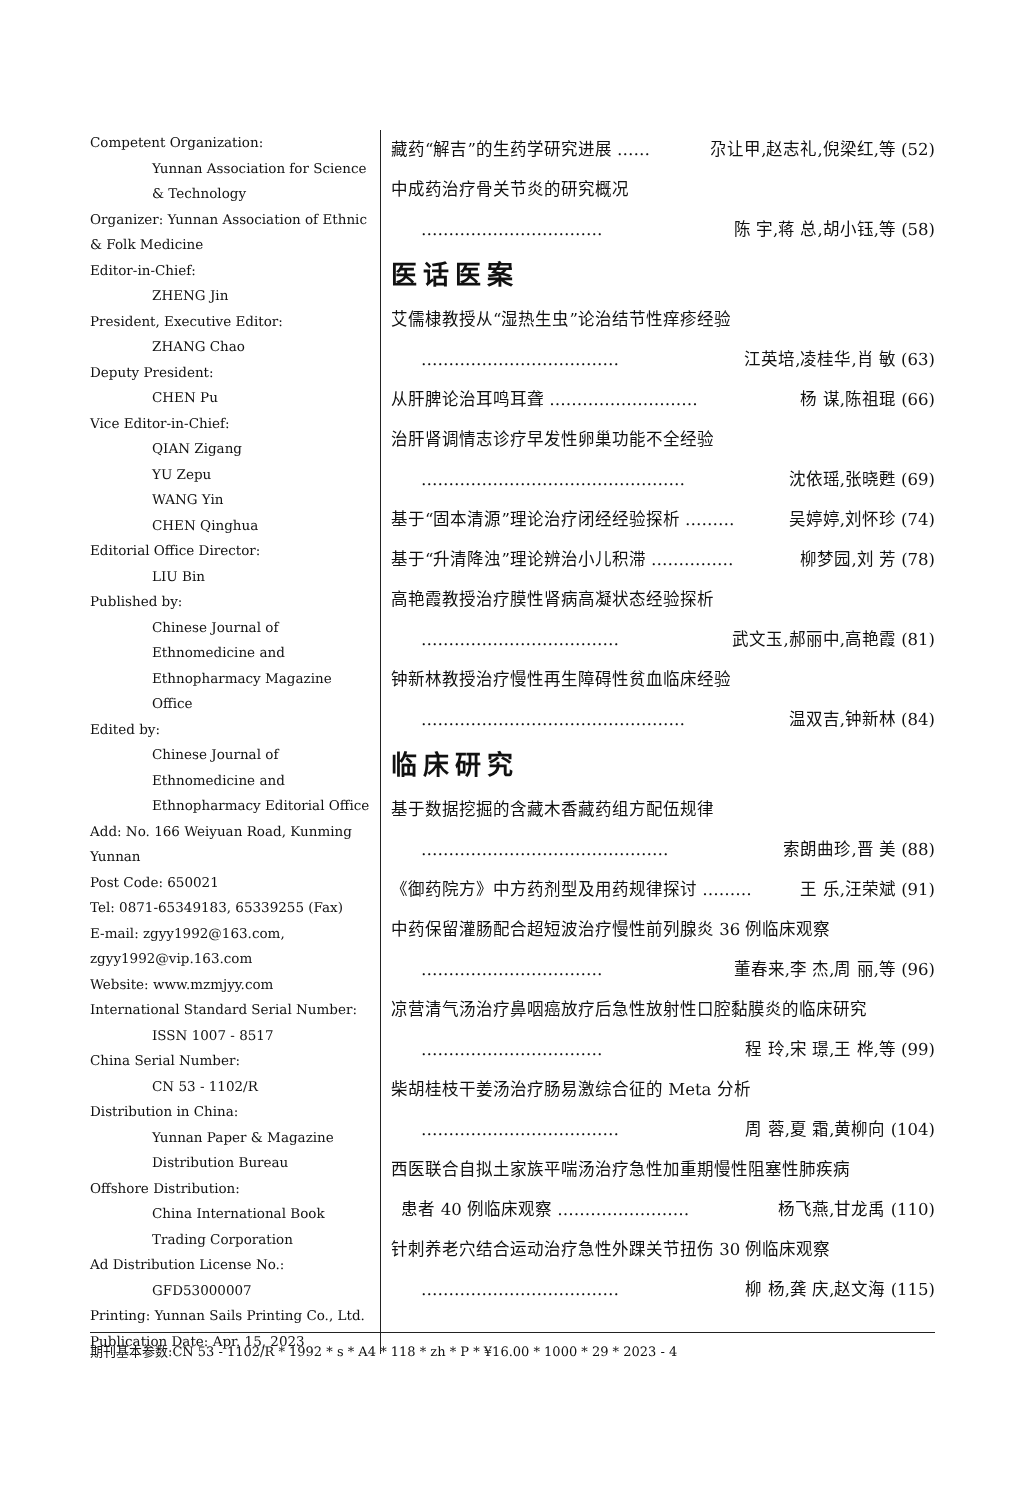Competent Organization:
Yunnan Association for Science & Technology
Organizer: Yunnan Association of Ethnic & Folk Medicine
Editor-in-Chief:
ZHENG Jin
President, Executive Editor:
ZHANG Chao
Deputy President:
CHEN Pu
Vice Editor-in-Chief:
QIAN Zigang
YU Zepu
WANG Yin
CHEN Qinghua
Editorial Office Director:
LIU Bin
Published by:
Chinese Journal of Ethnomedicine and Ethnopharmacy Magazine Office
Edited by:
Chinese Journal of Ethnomedicine and Ethnopharmacy Editorial Office
Add: No. 166 Weiyuan Road, Kunming Yunnan
Post Code: 650021
Tel: 0871-65349183, 65339255 (Fax)
E-mail: zgyy1992@163.com, zgyy1992@vip.163.com
Website: www.mzmjyy.com
International Standard Serial Number:
ISSN 1007 - 8517
China Serial Number:
CN 53 - 1102/R
Distribution in China:
Yunnan Paper & Magazine Distribution Bureau
Offshore Distribution:
China International Book Trading Corporation
Ad Distribution License No.:
GFD53000007
Printing: Yunnan Sails Printing Co., Ltd.
Publication Date: Apr. 15, 2023
藏药“解吉”的生药学研究进展 …… 尕让甲,赵志礼,倪梁红,等 (52)
中成药治疗骨关节炎的研究概况
…………………………… 陈 宇,蒋 总,胡小钰,等 (58)
医话医案
艾儒棣教授从“湿热生虫”论治结节性痒疹经验
……………………………… 江英培,凌桂华,肖 敏 (63)
从肝脾论治耳鸣耳聋 ……………………… 杨 谋,陈祖琨 (66)
治肝肾调情志诊疗早发性卵巢功能不全经验
………………………………………… 沈依瑶,张晓甦 (69)
基于“固本清源”理论治疗闭经经验探析 ……… 吴婷婷,刘怀珍 (74)
基于“升清降浊”理论辨治小儿积滞 …………… 柳梦园,刘 芳 (78)
高艳霞教授治疗膜性肾病高凝状态经验探析
……………………………… 武文玉,郝丽中,高艳霞 (81)
钟新林教授治疗慢性再生障碍性贫血临床经验
………………………………………… 温双吉,钟新林 (84)
临床研究
基于数据挖掘的含藏木香藏药组方配伍规律
……………………………………… 索朗曲珍,晋 美 (88)
《御药院方》中方药剂型及用药规律探讨 ……… 王 乐,汪荣斌 (91)
中药保留灌肠配合超短波治疗慢性前列腺炎 36 例临床观察
…………………………… 董春来,李 杰,周 丽,等 (96)
凉营清气汤治疗鼻咽癌放疗后急性放射性口腔黏膜炎的临床研究
…………………………… 程 玲,宋 璟,王 桦,等 (99)
柴胡桂枝干姜汤治疗肠易激综合征的 Meta 分析
……………………………… 周 蓉,夏 霜,黄柳向 (104)
西医联合自拟土家族平喘汤治疗急性加重期慢性阻塞性肺疾病
患者 40 例临床观察 …………………… 杨飞燕,甘龙禹 (110)
针刺养老穴结合运动治疗急性外踝关节扭伤 30 例临床观察
……………………………… 柳 杨,龚 庆,赵文海 (115)
期刊基本参数:CN 53 - 1102/R * 1992 * s * A4 * 118 * zh * P * ¥16.00 * 1000 * 29 * 2023 - 4